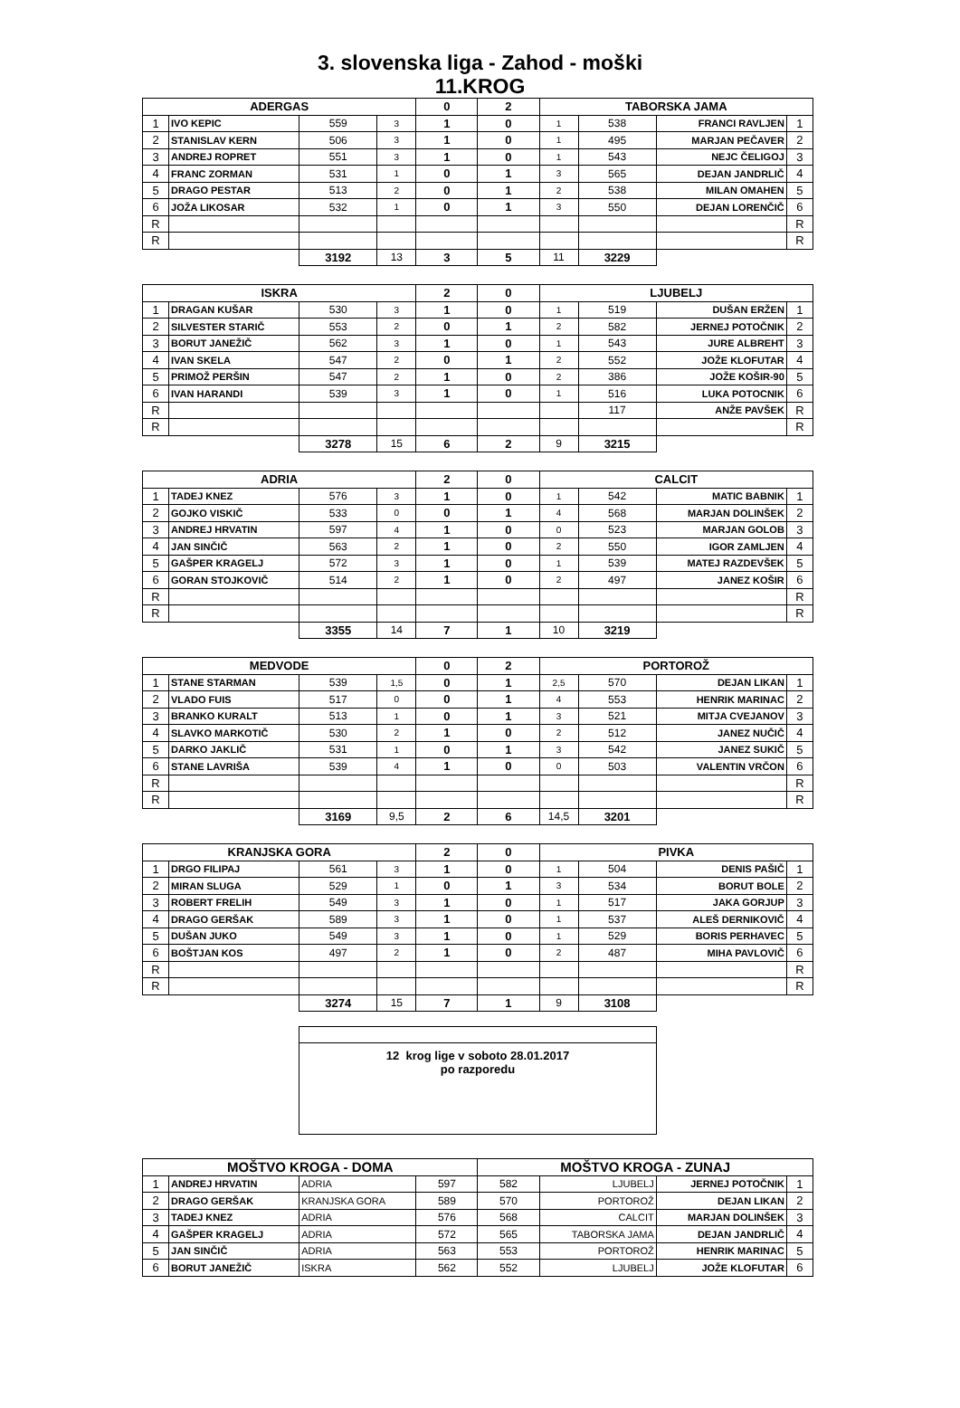3. slovenska liga - Zahod - moški
11.KROG
| ADERGAS | | | | 0 | 2 | TABORSKA JAMA | | | |
| --- | --- | --- | --- | --- | --- | --- | --- | --- | --- |
| 1 | IVO KEPIC | 559 | 3 | 1 | 0 | 1 | 538 | FRANCI RAVLJEN | 1 |
| 2 | STANISLAV KERN | 506 | 3 | 1 | 0 | 1 | 495 | MARJAN PEČAVER | 2 |
| 3 | ANDREJ ROPRET | 551 | 3 | 1 | 0 | 1 | 543 | NEJC ČELIGOJ | 3 |
| 4 | FRANC ZORMAN | 531 | 1 | 0 | 1 | 3 | 565 | DEJAN JANDRLIČ | 4 |
| 5 | DRAGO PESTAR | 513 | 2 | 0 | 1 | 2 | 538 | MILAN OMAHEN | 5 |
| 6 | JOŽA LIKOSAR | 532 | 1 | 0 | 1 | 3 | 550 | DEJAN LORENČIČ | 6 |
| R | | | | | | | | | R |
| R | | | | | | | | | R |
| | | 3192 | 13 | 3 | 5 | 11 | 3229 | | |
| ISKRA | | | | 2 | 0 | LJUBELJ | | | |
| 1 | DRAGAN KUŠAR | 530 | 3 | 1 | 0 | 1 | 519 | DUŠAN ERŽEN | 1 |
| 2 | SILVESTER STARIČ | 553 | 2 | 0 | 1 | 2 | 582 | JERNEJ POTOČNIK | 2 |
| 3 | BORUT JANEŽIČ | 562 | 3 | 1 | 0 | 1 | 543 | JURE ALBREHT | 3 |
| 4 | IVAN SKELA | 547 | 2 | 0 | 1 | 2 | 552 | JOŽE KLOFUTAR | 4 |
| 5 | PRIMOŽ PERŠIN | 547 | 2 | 1 | 0 | 2 | 386 | JOŽE KOŠIR-90 | 5 |
| 6 | IVAN HARANDI | 539 | 3 | 1 | 0 | 1 | 516 | LUKA POTOCNIK | 6 |
| R | | | | | | | 117 | ANŽE PAVŠEK | R |
| R | | | | | | | | | R |
| | | 3278 | 15 | 6 | 2 | 9 | 3215 | | |
| ADRIA | | | | 2 | 0 | CALCIT | | | |
| 1 | TADEJ KNEZ | 576 | 3 | 1 | 0 | 1 | 542 | MATIC BABNIK | 1 |
| 2 | GOJKO VISKIČ | 533 | 0 | 0 | 1 | 4 | 568 | MARJAN DOLINŠEK | 2 |
| 3 | ANDREJ HRVATIN | 597 | 4 | 1 | 0 | 0 | 523 | MARJAN GOLOB | 3 |
| 4 | JAN SINČIČ | 563 | 2 | 1 | 0 | 2 | 550 | IGOR ZAMLJEN | 4 |
| 5 | GAŠPER KRAGELJ | 572 | 3 | 1 | 0 | 1 | 539 | MATEJ RAZDEVŠEK | 5 |
| 6 | GORAN STOJKOVIČ | 514 | 2 | 1 | 0 | 2 | 497 | JANEZ KOŠIR | 6 |
| R | | | | | | | | | R |
| R | | | | | | | | | R |
| | | 3355 | 14 | 7 | 1 | 10 | 3219 | | |
| MEDVODE | | | | 0 | 2 | PORTOROŽ | | | |
| 1 | STANE STARMAN | 539 | 1,5 | 0 | 1 | 2,5 | 570 | DEJAN LIKAN | 1 |
| 2 | VLADO FUIS | 517 | 0 | 0 | 1 | 4 | 553 | HENRIK MARINAC | 2 |
| 3 | BRANKO KURALT | 513 | 1 | 0 | 1 | 3 | 521 | MITJA CVEJANOV | 3 |
| 4 | SLAVKO MARKOTIČ | 530 | 2 | 1 | 0 | 2 | 512 | JANEZ NUČIČ | 4 |
| 5 | DARKO JAKLIČ | 531 | 1 | 0 | 1 | 3 | 542 | JANEZ SUKIČ | 5 |
| 6 | STANE LAVRIŠA | 539 | 4 | 1 | 0 | 0 | 503 | VALENTIN VRČON | 6 |
| R | | | | | | | | | R |
| R | | | | | | | | | R |
| | | 3169 | 9,5 | 2 | 6 | 14,5 | 3201 | | |
| KRANJSKA GORA | | | | 2 | 0 | PIVKA | | | |
| 1 | DRGO FILIPAJ | 561 | 3 | 1 | 0 | 1 | 504 | DENIS PAŠIČ | 1 |
| 2 | MIRAN SLUGA | 529 | 1 | 0 | 1 | 3 | 534 | BORUT BOLE | 2 |
| 3 | ROBERT FRELIH | 549 | 3 | 1 | 0 | 1 | 517 | JAKA GORJUP | 3 |
| 4 | DRAGO GERŠAK | 589 | 3 | 1 | 0 | 1 | 537 | ALEŠ DERNIKOVIČ | 4 |
| 5 | DUŠAN JUKO | 549 | 3 | 1 | 0 | 1 | 529 | BORIS PERHAVEC | 5 |
| 6 | BOŠTJAN KOS | 497 | 2 | 1 | 0 | 2 | 487 | MIHA PAVLOVIČ | 6 |
| R | | | | | | | | | R |
| R | | | | | | | | | R |
| | | 3274 | 15 | 7 | 1 | 9 | 3108 | | |
12 krog lige v soboto 28.01.2017
po razporedu
| MOŠTVO KROGA - DOMA | | | | MOŠTVO KROGA - ZUNAJ | | | |
| --- | --- | --- | --- | --- | --- | --- | --- |
| 1 | ANDREJ HRVATIN | ADRIA | 597 | 582 | LJUBELJ | JERNEJ POTOČNIK | 1 |
| 2 | DRAGO GERŠAK | KRANJSKA GORA | 589 | 570 | PORTOROŽ | DEJAN LIKAN | 2 |
| 3 | TADEJ KNEZ | ADRIA | 576 | 568 | CALCIT | MARJAN DOLINŠEK | 3 |
| 4 | GAŠPER KRAGELJ | ADRIA | 572 | 565 | TABORSKA JAMA | DEJAN JANDRLIČ | 4 |
| 5 | JAN SINČIČ | ADRIA | 563 | 553 | PORTOROŽ | HENRIK MARINAC | 5 |
| 6 | BORUT JANEŽIČ | ISKRA | 562 | 552 | LJUBELJ | JOŽE KLOFUTAR | 6 |